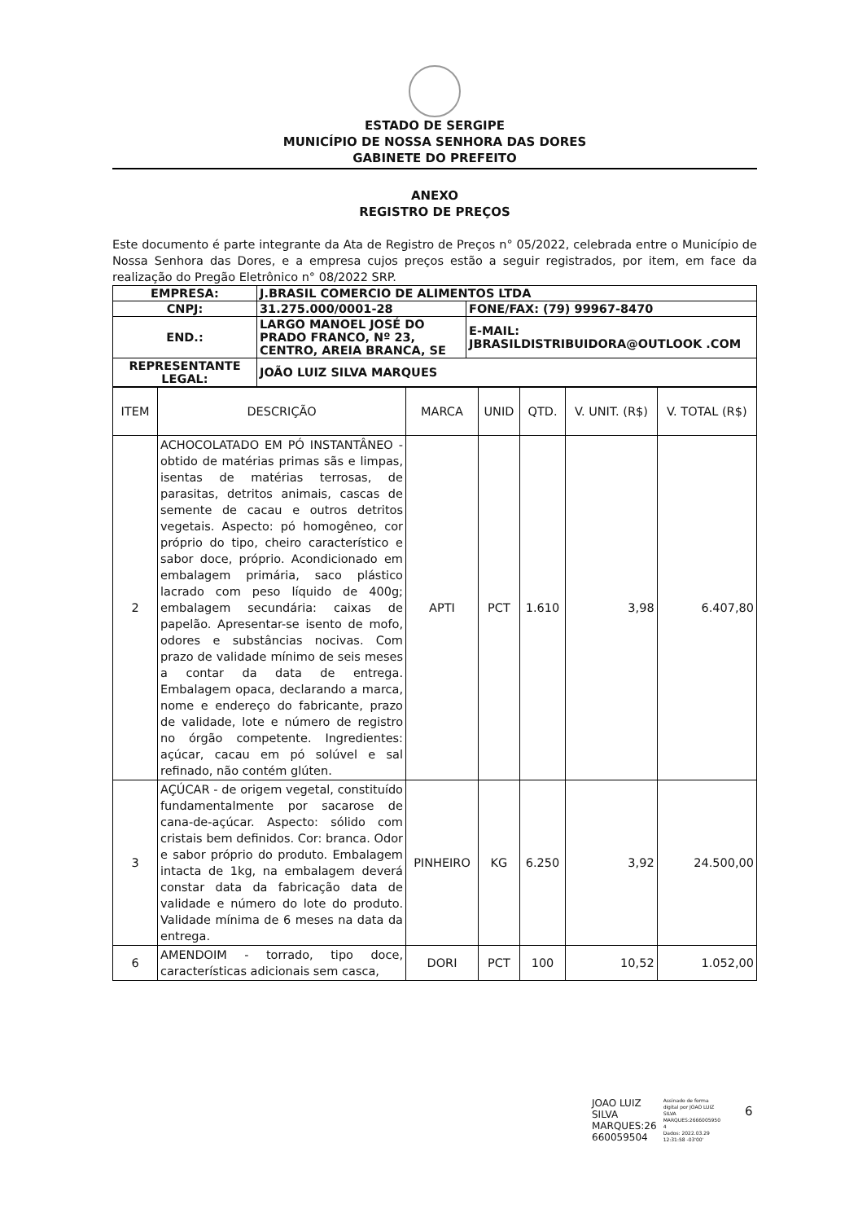ESTADO DE SERGIPE
MUNICÍPIO DE NOSSA SENHORA DAS DORES
GABINETE DO PREFEITO
ANEXO
REGISTRO DE PREÇOS
Este documento é parte integrante da Ata de Registro de Preços n° 05/2022, celebrada entre o Município de Nossa Senhora das Dores, e a empresa cujos preços estão a seguir registrados, por item, em face da realização do Pregão Eletrônico n° 08/2022 SRP.
| EMPRESA: | J.BRASIL COMERCIO DE ALIMENTOS LTDA | |
| CNPJ: | 31.275.000/0001-28 | FONE/FAX: (79) 99967-8470 |
| END.: | LARGO MANOEL JOSÉ DO PRADO FRANCO, Nº 23, CENTRO, AREIA BRANCA, SE | E-MAIL: JBRASILDISTRIBUIDORA@OUTLOOK .COM |
| REPRESENTANTE LEGAL: | JOÃO LUIZ SILVA MARQUES | |
| ITEM | DESCRIÇÃO | MARCA | UNID | QTD. | V. UNIT. (R$) | V. TOTAL (R$) |
| --- | --- | --- | --- | --- | --- | --- |
| 2 | ACHOCOLATADO EM PÓ INSTANTÂNEO - obtido de matérias primas sãs e limpas, isentas de matérias terrosas, de parasitas, detritos animais, cascas de semente de cacau e outros detritos vegetais. Aspecto: pó homogêneo, cor próprio do tipo, cheiro característico e sabor doce, próprio. Acondicionado em embalagem primária, saco plástico lacrado com peso líquido de 400g; embalagem secundária: caixas de papelão. Apresentar-se isento de mofo, odores e substâncias nocivas. Com prazo de validade mínimo de seis meses a contar da data de entrega. Embalagem opaca, declarando a marca, nome e endereço do fabricante, prazo de validade, lote e número de registro no órgão competente. Ingredientes: açúcar, cacau em pó solúvel e sal refinado, não contém glúten. | APTI | PCT | 1.610 | 3,98 | 6.407,80 |
| 3 | AÇÚCAR - de origem vegetal, constituído fundamentalmente por sacarose de cana-de-açúcar. Aspecto: sólido com cristais bem definidos. Cor: branca. Odor e sabor próprio do produto. Embalagem intacta de 1kg, na embalagem deverá constar data da fabricação data de validade e número do lote do produto. Validade mínima de 6 meses na data da entrega. | PINHEIRO | KG | 6.250 | 3,92 | 24.500,00 |
| 6 | AMENDOIM - torrado, tipo doce, características adicionais sem casca, | DORI | PCT | 100 | 10,52 | 1.052,00 |
JOAO LUIZ
SILVA
MARQUES:26
660059504
Assinado de forma
digital por JOAO LUIZ
SILVA
MARQUES:2666005950
4
Dados: 2022.03.29
12:31:58 -03'00'
6